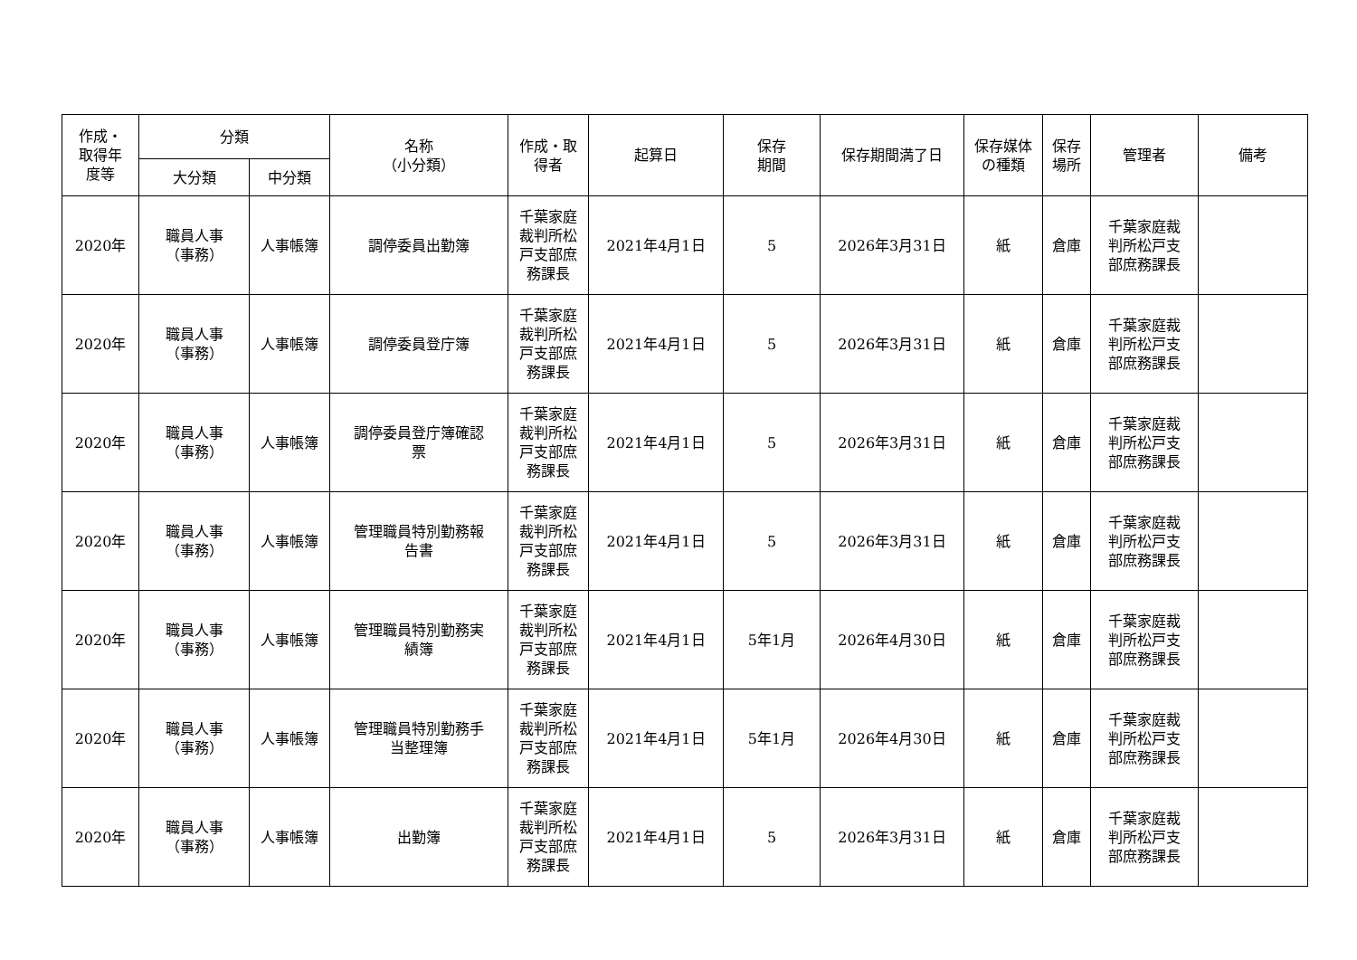| 作成・ 取得年 度等 | 分類 | | 名称 （小分類） | 作成・取 得者 | 起算日 | 保存 期間 | 保存期間満了日 | 保存媒体 の種類 | 保存 場所 | 管理者 | 備考 |
| --- | --- | --- | --- | --- | --- | --- | --- | --- | --- | --- | --- |
| | 大分類 | 中分類 | | | | | | | | | |
| 2020年 | 職員人事 （事務） | 人事帳簿 | 調停委員出勤簿 | 千葉家庭 裁判所松 戸支部庶 務課長 | 2021年4月1日 | 5 | 2026年3月31日 | 紙 | 倉庫 | 千葉家庭裁 判所松戸支 部庶務課長 | |
| 2020年 | 職員人事 （事務） | 人事帳簿 | 調停委員登庁簿 | 千葉家庭 裁判所松 戸支部庶 務課長 | 2021年4月1日 | 5 | 2026年3月31日 | 紙 | 倉庫 | 千葉家庭裁 判所松戸支 部庶務課長 | |
| 2020年 | 職員人事 （事務） | 人事帳簿 | 調停委員登庁簿確認 票 | 千葉家庭 裁判所松 戸支部庶 務課長 | 2021年4月1日 | 5 | 2026年3月31日 | 紙 | 倉庫 | 千葉家庭裁 判所松戸支 部庶務課長 | |
| 2020年 | 職員人事 （事務） | 人事帳簿 | 管理職員特別勤務報 告書 | 千葉家庭 裁判所松 戸支部庶 務課長 | 2021年4月1日 | 5 | 2026年3月31日 | 紙 | 倉庫 | 千葉家庭裁 判所松戸支 部庶務課長 | |
| 2020年 | 職員人事 （事務） | 人事帳簿 | 管理職員特別勤務実 績簿 | 千葉家庭 裁判所松 戸支部庶 務課長 | 2021年4月1日 | 5年1月 | 2026年4月30日 | 紙 | 倉庫 | 千葉家庭裁 判所松戸支 部庶務課長 | |
| 2020年 | 職員人事 （事務） | 人事帳簿 | 管理職員特別勤務手 当整理簿 | 千葉家庭 裁判所松 戸支部庶 務課長 | 2021年4月1日 | 5年1月 | 2026年4月30日 | 紙 | 倉庫 | 千葉家庭裁 判所松戸支 部庶務課長 | |
| 2020年 | 職員人事 （事務） | 人事帳簿 | 出勤簿 | 千葉家庭 裁判所松 戸支部庶 務課長 | 2021年4月1日 | 5 | 2026年3月31日 | 紙 | 倉庫 | 千葉家庭裁 判所松戸支 部庶務課長 | |